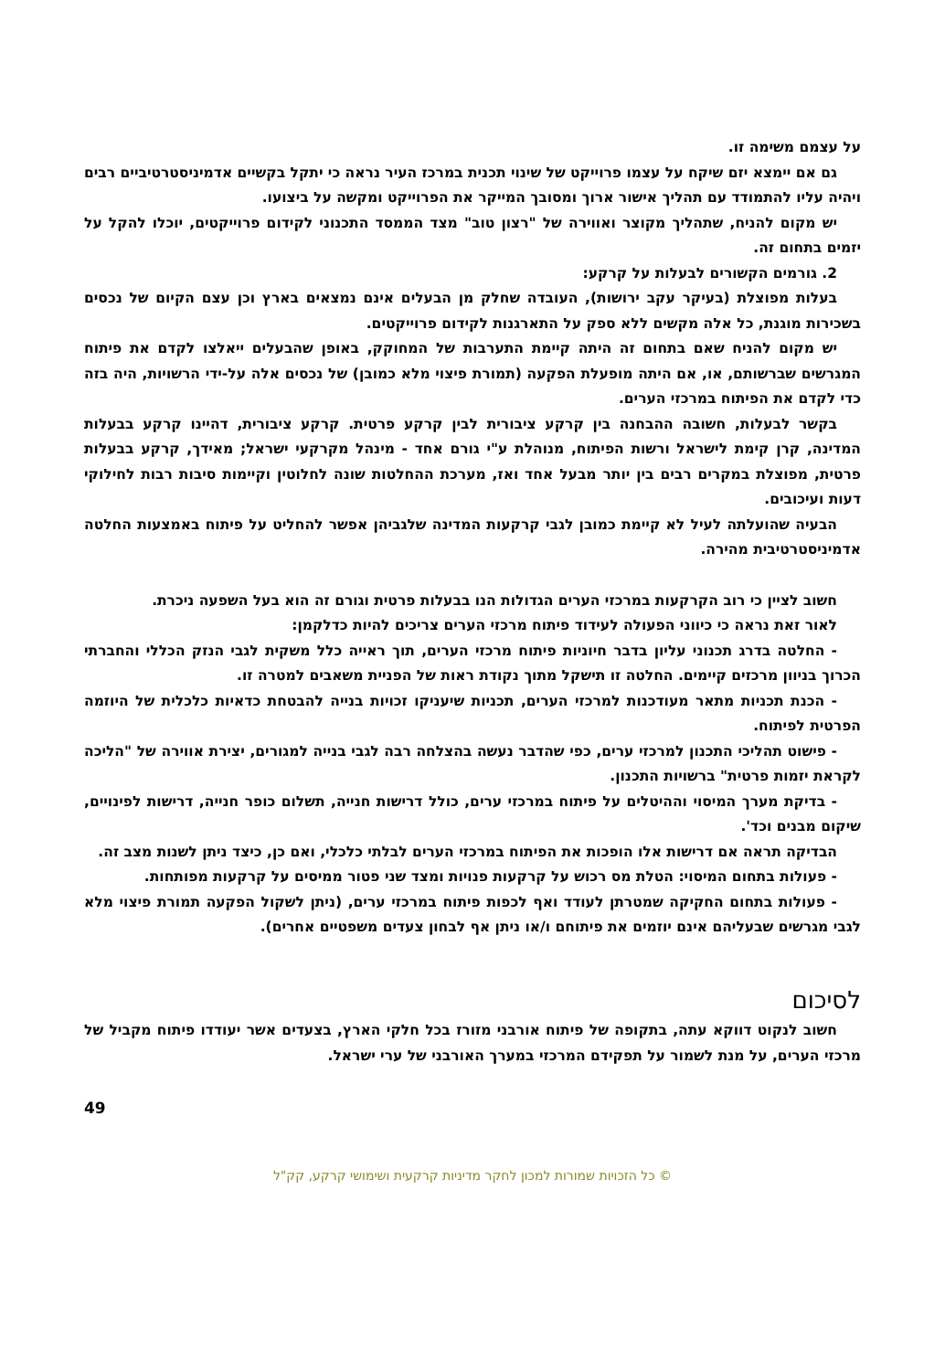על עצמם משימה זו.
גם אם יימצא יזם שיקח על עצמו פרוייקט של שינוי תכנית במרכז העיר נראה כי יתקל בקשיים אדמיניסטרטיביים רבים ויהיה עליו להתמודד עם תהליך אישור ארוך ומסובך המייקר את הפרוייקט ומקשה על ביצועו.
יש מקום להניח, שתהליך מקוצר ואווירה של "רצון טוב" מצד הממסד התכנוני לקידום פרוייקטים, יוכלו להקל על יזמים בתחום זה.
2. גורמים הקשורים לבעלות על קרקע:
בעלות מפוצלת (בעיקר עקב ירושות), העובדה שחלק מן הבעלים אינם נמצאים בארץ וכן עצם הקיום של נכסים בשכירות מוגנת, כל אלה מקשים ללא ספק על התארגנות לקידום פרוייקטים.
יש מקום להניח שאם בתחום זה היתה קיימת התערבות של המחוקק, באופן שהבעלים ייאלצו לקדם את פיתוח המגרשים שברשותם, או, אם היתה מופעלת הפקעה (תמורת פיצוי מלא כמובן) של נכסים אלה על-ידי הרשויות, היה בזה כדי לקדם את הפיתוח במרכזי הערים.
בקשר לבעלות, חשובה ההבחנה בין קרקע ציבורית לבין קרקע פרטית. קרקע ציבורית, דהיינו קרקע בבעלות המדינה, קרן קימת לישראל ורשות הפיתוח, מנוהלת ע"י גורם אחד - מינהל מקרקעי ישראל; מאידך, קרקע בבעלות פרטית, מפוצלת במקרים רבים בין יותר מבעל אחד ואז, מערכת ההחלטות שונה לחלוטין וקיימות סיבות רבות לחילוקי דעות ועיכובים.
הבעיה שהועלתה לעיל לא קיימת כמובן לגבי קרקעות המדינה שלגביהן אפשר להחליט על פיתוח באמצעות החלטה אדמיניסטרטיבית מהירה.
חשוב לציין כי רוב הקרקעות במרכזי הערים הגדולות הנו בבעלות פרטית וגורם זה הוא בעל השפעה ניכרת.
לאור זאת נראה כי כיווני הפעולה לעידוד פיתוח מרכזי הערים צריכים להיות כדלקמן:
- החלטה בדרג תכנוני עליון בדבר חיוניות פיתוח מרכזי הערים, תוך ראייה כלל משקית לגבי הנזק הכללי והחברתי הכרוך בניוון מרכזים קיימים. החלטה זו תישקל מתוך נקודת ראות של הפניית משאבים למטרה זו.
- הכנת תכניות מתאר מעודכנות למרכזי הערים, תכניות שיעניקו זכויות בנייה להבטחת כדאיות כלכלית של היוזמה הפרטית לפיתוח.
- פישוט תהליכי התכנון למרכזי ערים, כפי שהדבר נעשה בהצלחה רבה לגבי בנייה למגורים, יצירת אווירה של "הליכה לקראת יזמות פרטית" ברשויות התכנון.
- בדיקת מערך המיסוי וההיטלים על פיתוח במרכזי ערים, כולל דרישות חנייה, תשלום כופר חנייה, דרישות לפינויים, שיקום מבנים וכד'.
הבדיקה תראה אם דרישות אלו הופכות את הפיתוח במרכזי הערים לבלתי כלכלי, ואם כן, כיצד ניתן לשנות מצב זה.
- פעולות בתחום המיסוי: הטלת מס רכוש על קרקעות פנויות ומצד שני פטור ממיסים על קרקעות מפותחות.
- פעולות בתחום החקיקה שמטרתן לעודד ואף לכפות פיתוח במרכזי ערים, (ניתן לשקול הפקעה תמורת פיצוי מלא לגבי מגרשים שבעליהם אינם יוזמים את פיתוחם ו/או ניתן אף לבחון צעדים משפטיים אחרים).
לסיכום
חשוב לנקוט דווקא עתה, בתקופה של פיתוח אורבני מזורז בכל חלקי הארץ, בצעדים אשר יעודדו פיתוח מקביל של מרכזי הערים, על מנת לשמור על תפקידם המרכזי במערך האורבני של ערי ישראל.
49
© כל הזכויות שמורות למכון לחקר מדיניות קרקעית ושימושי קרקע, קק"ל